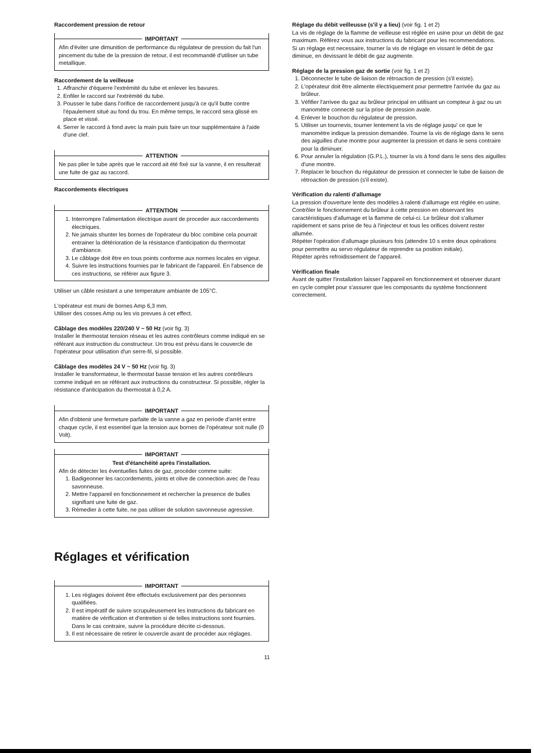Raccordement pression de retour
IMPORTANT
Afin d'éviter une dimunition de performance du régulateur de pression du fait l'un pincement du tube de la pression de retour, il est recommandé d'utiliser un tube metallique.
Raccordement de la veilleuse
1. Affranchir d'équerre l'extrémité du tube et enlever les bavures.
2. Enfiler le raccord sur l'extrémité du tube.
3. Pousser le tube dans l'orifice de raccordement jusqu'à ce qu'il butte contre l'épaulement situé au fond du trou. En même temps, le raccord sera glissé en place et vissé.
4. Serrer le raccord à fond avec la main puis faire un tour supplémentaire à l'aide d'une clef.
ATTENTION
Ne pas plier le tube après que le raccord ait été fixé sur la vanne, il en resulterait une fuite de gaz au raccord.
Raccordements électriques
ATTENTION
1. Interrompre l'alimentation électrique avant de proceder aux raccordements électriques.
2. Ne jamais shunter les bornes de l'opérateur du bloc combine cela pourrait entrainer la détérioration de la résistance d'anticipation du thermostat d'ambiance.
3. Le câblage doit être en tous points conforme aux normes locales en vigeur.
4. Suivre les instructions fournies par le fabricant de l'appareil. En l'absence de ces instructions, se référer aux figure 3.
Utiliser un câble resistant a une temperature ambiante de 105°C.
L'opérateur est muni de bornes Amp 6,3 mm.
Utiliser des cosses Amp ou les vis prevues à cet effect.
Câblage des modèles 220/240 V ~ 50 Hz (voir fig. 3)
Installer le thermostat tension réseau et les autres contrôleurs comme indiqué en se référant aux instruction du constructeur. Un trou est prévu dans le couvercle de l'opérateur pour utilisation d'un serre-fil, si possible.
Câblage des modèles 24 V ~ 50 Hz (voir fig. 3)
Installer le transformateur, le thermostat basse tension et les autres contrôleurs comme indiqué en se référant aux instructions du constructeur. Si possible, régler la résistance d'anticipation du thermostat à 0,2 A.
IMPORTANT
Afin d'obtenir une fermeture parfaite de la vanne a gaz en periode d'arrèt entre chaque cycle, il est essentiel que la tension aux bornes de l'opérateur soit nulle (0 Volt).
IMPORTANT
Test d'étanchéité après l'installation.
Afin de dètecter les éventuelles fuites de gaz, procéder comme suite:
1. Badigeonner les raccordements, joints et olive de connection avec de l'eau savonneuse.
2. Mettre l'appareil en fonctionnement et rechercher la presence de bulles signifiant une fuite de gaz.
3. Rémedier à cette fuite, ne pas utiliser de solution savonneuse agressive.
Réglages et vérification
IMPORTANT
1. Les réglages doivent être effectués exclusivement par des personnes qualifiées.
2. Il est impératif de suivre scrupuleusement les instructions du fabricant en matière de vérification et d'entretien si de telles instructions sont fournies. Dans le cas contraire, suivre la procédure décrite ci-dessous.
3. Il est nécessaire de retirer le couvercle avant de procéder aux réglages.
Réglage du débit veilleusse (s'il y a lieu) (voir fig. 1 et 2)
La vis de réglage de la flamme de veilleuse est réglée en usine pour un débit de gaz maximum. Référez vous aux instructions du fabricant pour les recommendations.
Si un réglage est necessaire, tourner la vis de réglage en vissant le débit de gaz diminue, en devissant le débit de gaz augmente.
Réglage de la pression gaz de sortie (voir fig. 1 et 2)
1. Déconnecter le tube de liaison de rétroaction de pression (s'il existe).
2. L'opérateur doit être alimente électriquement pour permettre l'arrivée du gaz au brûleur.
3. Véfifier l'arrivee du gaz au brûleur principal en utilisant un compteur à gaz ou un manomètre connecté sur la prise de pression avale.
4. Enlever le bouchon du régulateur de pression.
5. Utiliser un tournevis, tourner lentement la vis de réglage jusqu' ce que le manomètre indique la pression demandée. Tourne la vis de réglage dans le sens des aiguilles d'une montre pour augmenter la pression et dans le sens contraire pour la diminuer.
6. Pour annuler la régulation (G.P.L.), tourner la vis à fond dans le sens des aiguilles d'une montre.
7. Replacer le bouchon du régulateur de pression et connecter le tube de liaison de rétroaction de pression (s'il existe).
Vérification du ralenti d'allumage
La pression d'ouverture lente des modèles à ralenti d'allumage est réglée en usine. Contrôler le fonctionnement du brûleur à cette pression en observant les caractéristiques d'allumage et la flamme de celui-ci. Le brûleur doit s'allumer rapidement et sans prise de feu à l'injecteur et tous les orifices doivent rester allumée.
Répéter l'opération d'allumage plusieurs fois (attendre 10 s entre deux opérations pour permettre au servo régulateur de reprendre sa position initiale).
Répéter après refroidissement de l'appareil.
Vérification finale
Avant de quitter l'installation laisser l'appareil en fonctionnement et observer durant en cycle complet pour s'assurer que les composants du système fonctionnent correctement.
11